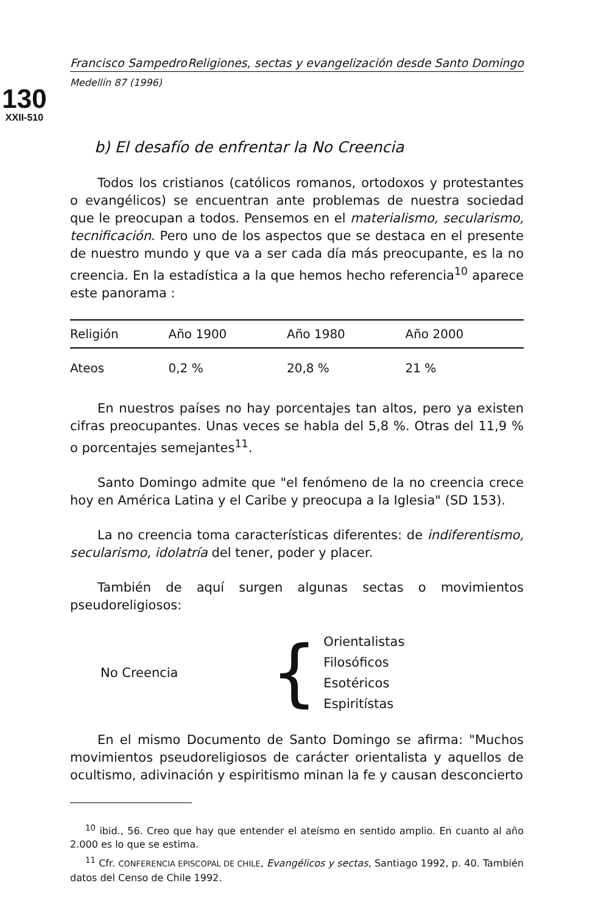130
XXII-510
Francisco Sampedro Religiones, sectas y evangelización desde Santo Domingo
Medellín 87 (1996)
b) El desafío de enfrentar la No Creencia
Todos los cristianos (católicos romanos, ortodoxos y protestantes o evangélicos) se encuentran ante problemas de nuestra sociedad que le preocupan a todos. Pensemos en el materialismo, secularismo, tecnificación. Pero uno de los aspectos que se destaca en el presente de nuestro mundo y que va a ser cada día más preocupante, es la no creencia. En la estadística a la que hemos hecho referencia<sup>10</sup> aparece este panorama :
| Religión | Año 1900 | Año 1980 | Año 2000 |
| --- | --- | --- | --- |
| Ateos | 0,2 % | 20,8 % | 21 % |
En nuestros países no hay porcentajes tan altos, pero ya existen cifras preocupantes. Unas veces se habla del 5,8 %. Otras del 11,9 % o porcentajes semejantes<sup>11</sup>.
Santo Domingo admite que "el fenómeno de la no creencia crece hoy en América Latina y el Caribe y preocupa a la Iglesia" (SD 153).
La no creencia toma características diferentes: de indiferentismo, secularismo, idolatría del tener, poder y placer.
También de aquí surgen algunas sectas o movimientos pseudoreligiosos:
No Creencia
{
Orientalistas
Filosóficos
Esotéricos
Espiritístas
En el mismo Documento de Santo Domingo se afirma: "Muchos movimientos pseudoreligiosos de carácter orientalista y aquellos de ocultismo, adivinación y espiritismo minan la fe y causan desconcierto
<sup>10</sup> ibid., 56. Creo que hay que entender el ateísmo en sentido amplio. En cuanto al año 2.000 es lo que se estima.
<sup>11</sup> Cfr. CONFERENCIA EPISCOPAL DE CHILE, Evangélicos y sectas, Santiago 1992, p. 40. También datos del Censo de Chile 1992.